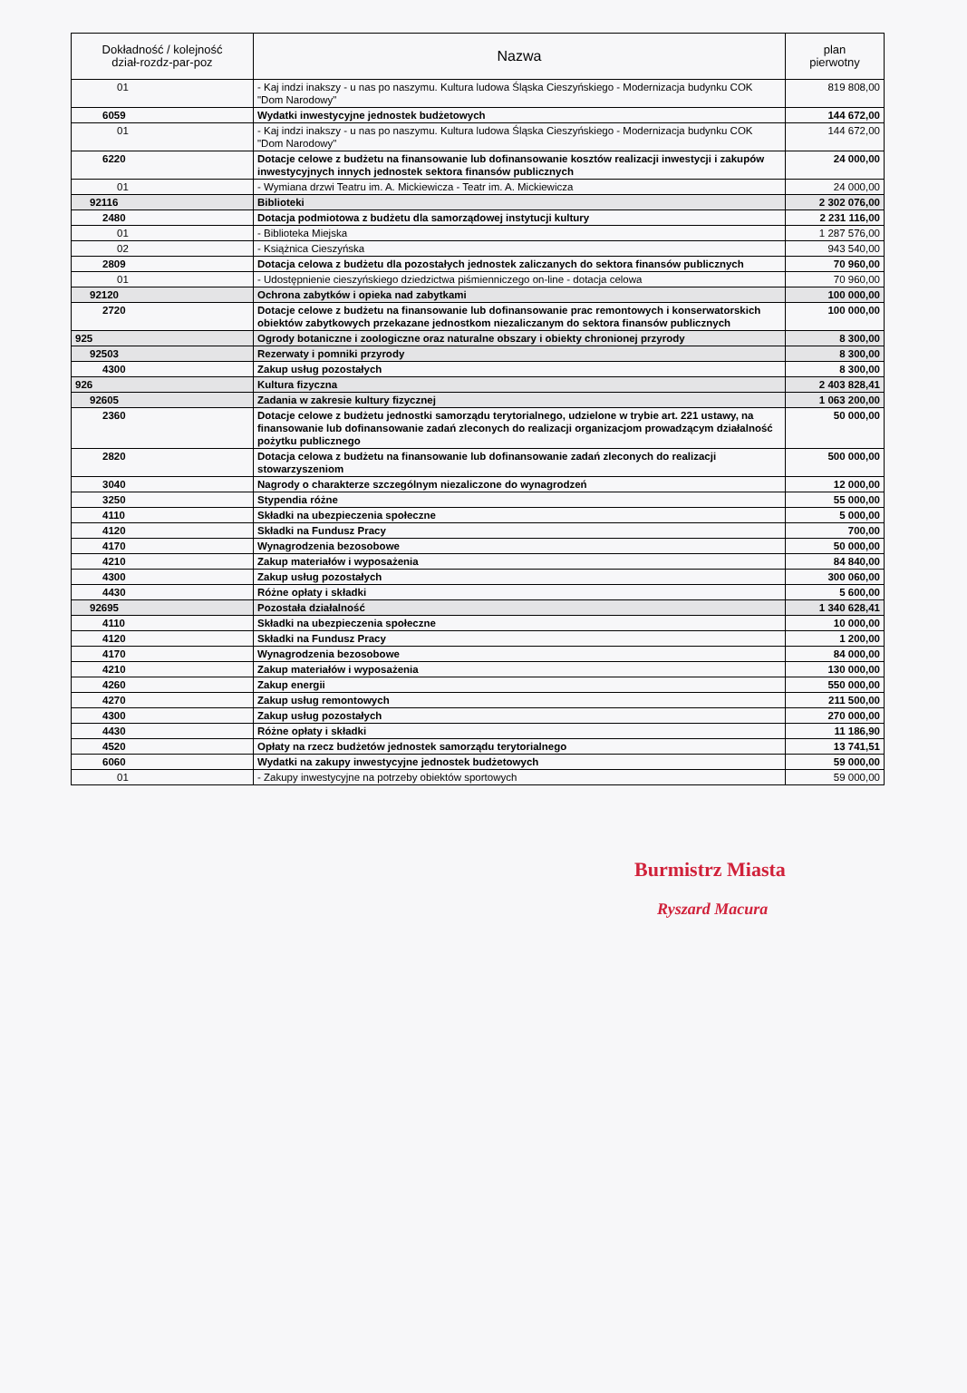| Dokładność / kolejność dział-rozdz-par-poz | Nazwa | plan pierwotny |
| --- | --- | --- |
| 01 | - Kaj indzi inakszy - u nas po naszymu. Kultura ludowa Śląska Cieszyńskiego - Modernizacja budynku COK "Dom Narodowy" | 819 808,00 |
| 6059 | Wydatki inwestycyjne jednostek budżetowych | 144 672,00 |
| 01 | - Kaj indzi inakszy - u nas po naszymu. Kultura ludowa Śląska Cieszyńskiego - Modernizacja budynku COK "Dom Narodowy" | 144 672,00 |
| 6220 | Dotacje celowe z budżetu na finansowanie lub dofinansowanie kosztów realizacji inwestycji i zakupów inwestycyjnych innych jednostek sektora finansów publicznych | 24 000,00 |
| 01 | - Wymiana drzwi Teatru im. A. Mickiewicza - Teatr im. A. Mickiewicza | 24 000,00 |
| 92116 | Biblioteki | 2 302 076,00 |
| 2480 | Dotacja podmiotowa z budżetu dla samorządowej instytucji kultury | 2 231 116,00 |
| 01 | - Biblioteka Miejska | 1 287 576,00 |
| 02 | - Książnica Cieszyńska | 943 540,00 |
| 2809 | Dotacja celowa z budżetu dla pozostałych jednostek zaliczanych do sektora finansów publicznych | 70 960,00 |
| 01 | - Udostępnienie cieszyńskiego dziedzictwa piśmienniczego on-line - dotacja celowa | 70 960,00 |
| 92120 | Ochrona zabytków i opieka nad zabytkami | 100 000,00 |
| 2720 | Dotacje celowe z budżetu na finansowanie lub dofinansowanie prac remontowych i konserwatorskich obiektów zabytkowych przekazane jednostkom niezaliczanym do sektora finansów publicznych | 100 000,00 |
| 925 | Ogrody botaniczne i zoologiczne oraz naturalne obszary i obiekty chronionej przyrody | 8 300,00 |
| 92503 | Rezerwaty i pomniki przyrody | 8 300,00 |
| 4300 | Zakup usług pozostałych | 8 300,00 |
| 926 | Kultura fizyczna | 2 403 828,41 |
| 92605 | Zadania w zakresie kultury fizycznej | 1 063 200,00 |
| 2360 | Dotacje celowe z budżetu jednostki samorządu terytorialnego, udzielone w trybie art. 221 ustawy, na finansowanie lub dofinansowanie zadań zleconych do realizacji organizacjom prowadzącym działalność pożytku publicznego | 50 000,00 |
| 2820 | Dotacja celowa z budżetu na finansowanie lub dofinansowanie zadań zleconych do realizacji stowarzyszeniom | 500 000,00 |
| 3040 | Nagrody o charakterze szczególnym niezaliczone do wynagrodzeń | 12 000,00 |
| 3250 | Stypendia różne | 55 000,00 |
| 4110 | Składki na ubezpieczenia społeczne | 5 000,00 |
| 4120 | Składki na Fundusz Pracy | 700,00 |
| 4170 | Wynagrodzenia bezosobowe | 50 000,00 |
| 4210 | Zakup materiałów i wyposażenia | 84 840,00 |
| 4300 | Zakup usług pozostałych | 300 060,00 |
| 4430 | Różne opłaty i składki | 5 600,00 |
| 92695 | Pozostała działalność | 1 340 628,41 |
| 4110 | Składki na ubezpieczenia społeczne | 10 000,00 |
| 4120 | Składki na Fundusz Pracy | 1 200,00 |
| 4170 | Wynagrodzenia bezosobowe | 84 000,00 |
| 4210 | Zakup materiałów i wyposażenia | 130 000,00 |
| 4260 | Zakup energii | 550 000,00 |
| 4270 | Zakup usług remontowych | 211 500,00 |
| 4300 | Zakup usług pozostałych | 270 000,00 |
| 4430 | Różne opłaty i składki | 11 186,90 |
| 4520 | Opłaty na rzecz budżetów jednostek samorządu terytorialnego | 13 741,51 |
| 6060 | Wydatki na zakupy inwestycyjne jednostek budżetowych | 59 000,00 |
| 01 | - Zakupy inwestycyjne na potrzeby obiektów sportowych | 59 000,00 |
Burmistrz Miasta
Ryszard Macura